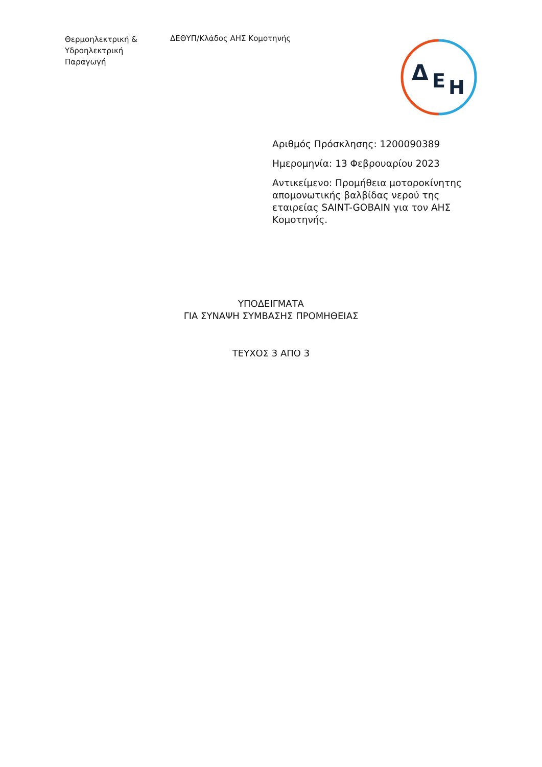Θερμοηλεκτρική &
Υδροηλεκτρική
Παραγωγή
ΔΕΘΥΠ/Κλάδος ΑΗΣ Κομοτηνής
Δ
Ε
Η
Αριθμός Πρόσκλησης: 1200090389
Ημερομηνία: 13 Φεβρουαρίου 2023
Αντικείμενο: Προμήθεια μοτοροκίνητης απομονωτικής βαλβίδας νερού της εταιρείας SAINT-GOBAIN για τον ΑΗΣ Κομοτηνής.
ΥΠΟΔΕΙΓΜΑΤΑ
ΓΙΑ ΣΥΝΑΨΗ ΣΥΜΒΑΣΗΣ ΠΡΟΜΗΘΕΙΑΣ
ΤΕΥΧΟΣ 3 ΑΠΟ 3